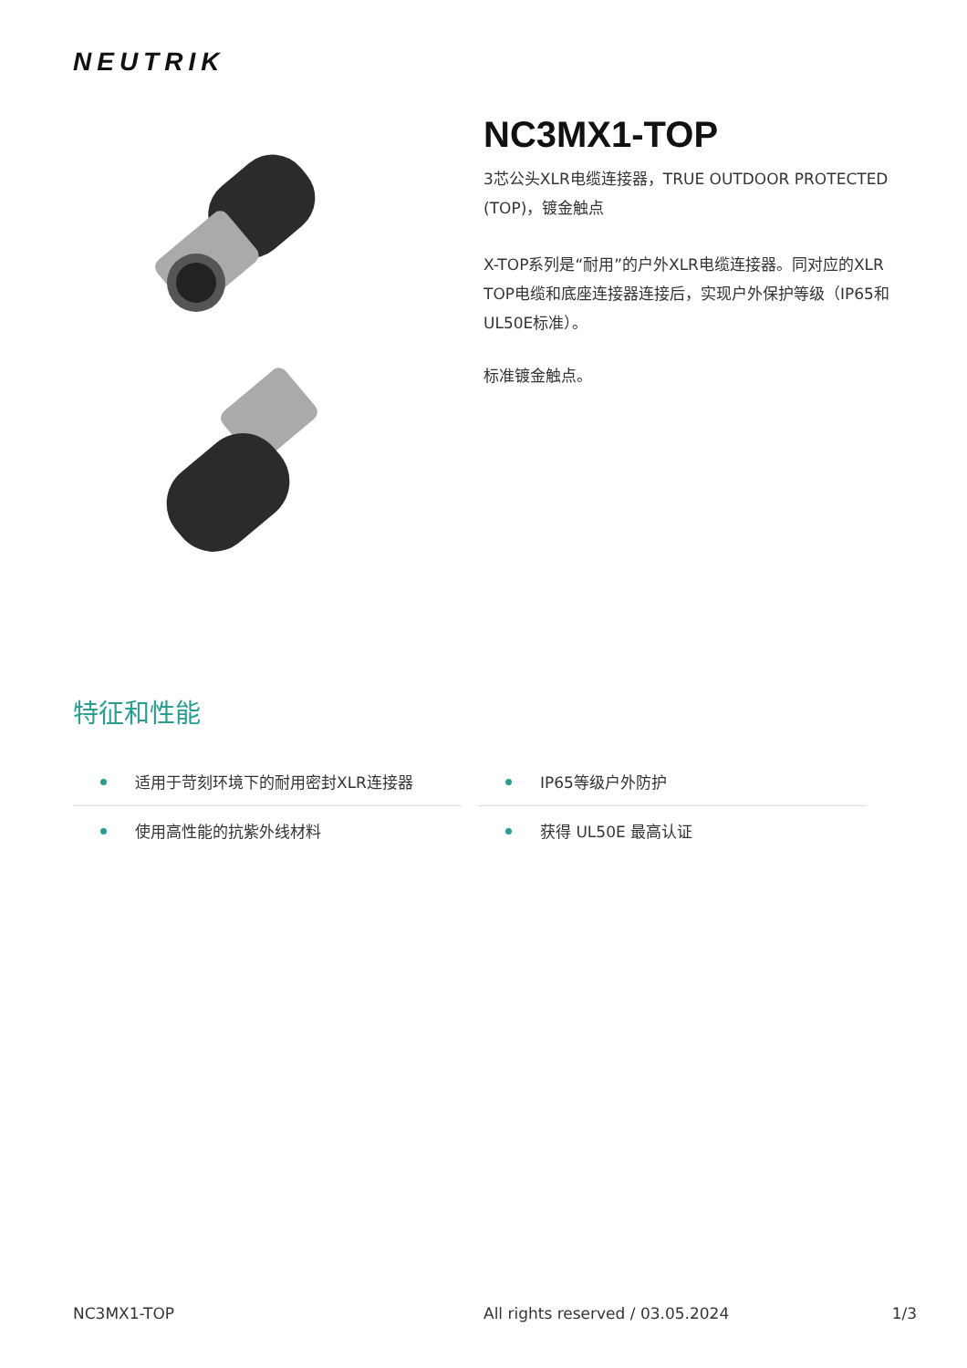NEUTRIK
NC3MX1-TOP
3芯公头XLR电缆连接器，TRUE OUTDOOR PROTECTED (TOP)，镀金触点
X-TOP系列是“耐用”的户外XLR电缆连接器。同对应的XLR TOP电缆和底座连接器连接后，实现户外保护等级（IP65和UL50E标准）。
标准镀金触点。
特征和性能
适用于苛刻环境下的耐用密封XLR连接器
IP65等级户外防护
使用高性能的抗紫外线材料
获得 UL50E 最高认证
NC3MX1-TOP All rights reserved / 03.05.2024 1/3